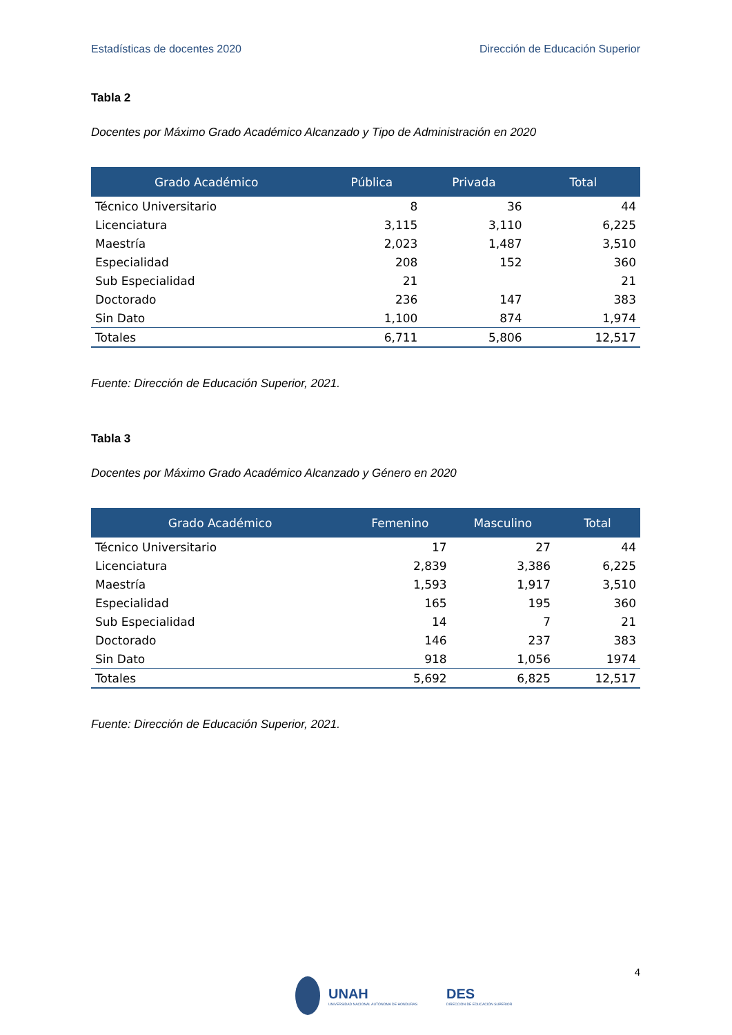Estadísticas de docentes 2020 Dirección de Educación Superior
Tabla 2
Docentes por Máximo Grado Académico Alcanzado y Tipo de Administración en 2020
| Grado Académico | Pública | Privada | Total |
| --- | --- | --- | --- |
| Técnico Universitario | 8 | 36 | 44 |
| Licenciatura | 3,115 | 3,110 | 6,225 |
| Maestría | 2,023 | 1,487 | 3,510 |
| Especialidad | 208 | 152 | 360 |
| Sub Especialidad | 21 | | 21 |
| Doctorado | 236 | 147 | 383 |
| Sin Dato | 1,100 | 874 | 1,974 |
| Totales | 6,711 | 5,806 | 12,517 |
Fuente: Dirección de Educación Superior, 2021.
Tabla 3
Docentes por Máximo Grado Académico Alcanzado y Género en 2020
| Grado Académico | Femenino | Masculino | Total |
| --- | --- | --- | --- |
| Técnico Universitario | 17 | 27 | 44 |
| Licenciatura | 2,839 | 3,386 | 6,225 |
| Maestría | 1,593 | 1,917 | 3,510 |
| Especialidad | 165 | 195 | 360 |
| Sub Especialidad | 14 | 7 | 21 |
| Doctorado | 146 | 237 | 383 |
| Sin Dato | 918 | 1,056 | 1974 |
| Totales | 5,692 | 6,825 | 12,517 |
Fuente: Dirección de Educación Superior, 2021.
4
UNAH
UNIVERSIDAD NACIONAL AUTÓNOMA DE HONDURAS
DES
DIRECCIÓN DE EDUCACIÓN SUPERIOR